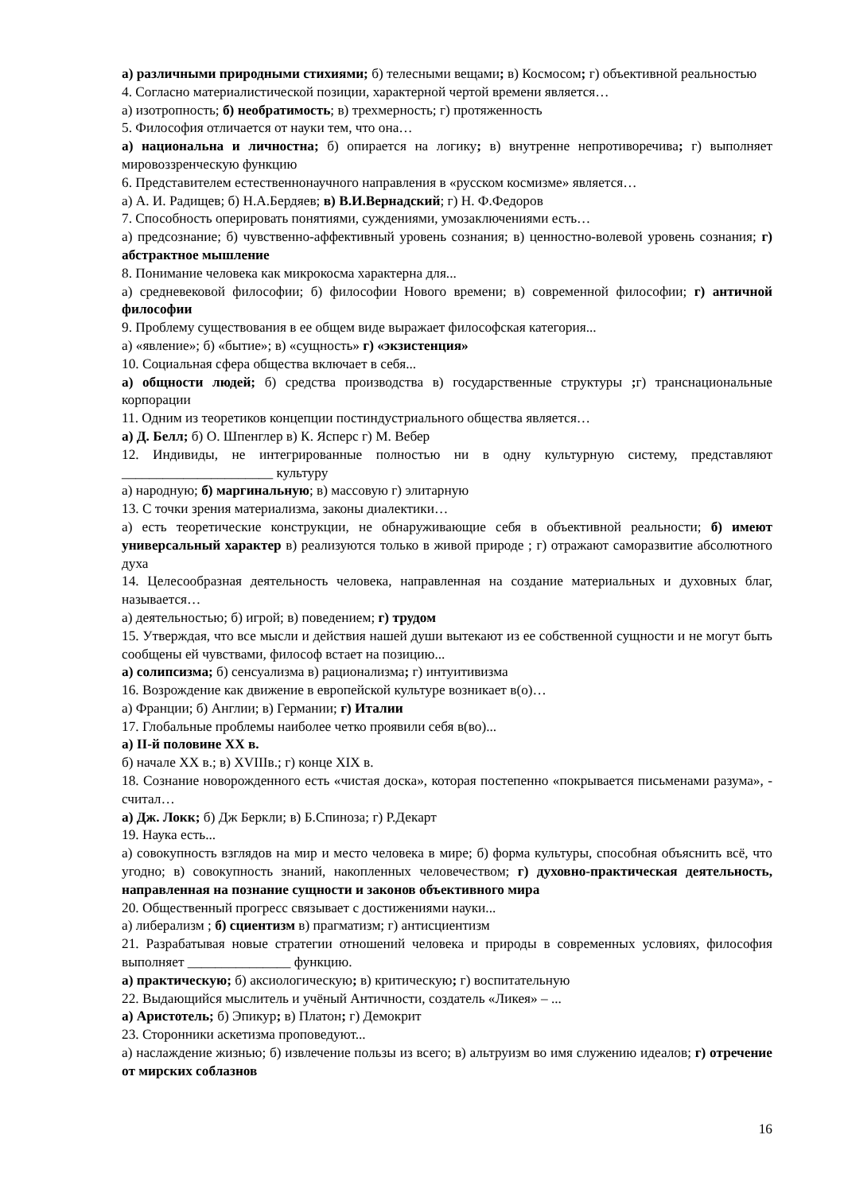а) различными природными стихиями; б) телесными вещами; в) Космосом; г) объективной реальностью
4. Согласно материалистической позиции, характерной чертой времени является…
а) изотропность; б) необратимость; в) трехмерность; г) протяженность
5. Философия отличается от науки тем, что она…
а) национальна и личностна; б) опирается на логику; в) внутренне непротиворечива; г) выполняет мировоззренческую функцию
6. Представителем естественнонаучного направления в «русском космизме» является…
а) А. И. Радищев; б) Н.А.Бердяев; в) В.И.Вернадский; г) Н. Ф.Федоров
7. Способность оперировать понятиями, суждениями, умозаключениями есть…
а) предсознание; б) чувственно-аффективный уровень сознания; в) ценностно-волевой уровень сознания; г) абстрактное мышление
8. Понимание человека как микрокосма характерна для...
а) средневековой философии; б) философии Нового времени; в) современной философии; г) античной философии
9. Проблему существования в ее общем виде выражает философская категория...
а) «явление»; б) «бытие»; в) «сущность» г) «экзистенция»
10. Социальная сфера общества включает в себя...
а) общности людей; б) средства производства в) государственные структуры ; г) транснациональные корпорации
11. Одним из теоретиков концепции постиндустриального общества является…
а) Д. Белл; б) О. Шпенглер в) К. Ясперс г) М. Вебер
12. Индивиды, не интегрированные полностью ни в одну культурную систему, представляют ______________________ культуру
а) народную; б) маргинальную; в) массовую г) элитарную
13. С точки зрения материализма, законы диалектики…
а) есть теоретические конструкции, не обнаруживающие себя в объективной реальности; б) имеют универсальный характер в) реализуются только в живой природе ; г) отражают саморазвитие абсолютного духа
14. Целесообразная деятельность человека, направленная на создание материальных и духовных благ, называется…
а) деятельностью; б) игрой; в) поведением; г) трудом
15. Утверждая, что все мысли и действия нашей души вытекают из ее собственной сущности и не могут быть сообщены ей чувствами, философ встает на позицию...
а) солипсизма; б) сенсуализма в) рационализма; г) интуитивизма
16. Возрождение как движение в европейской культуре возникает в(о)…
а) Франции; б) Англии; в) Германии; г) Италии
17. Глобальные проблемы наиболее четко проявили себя в(во)...
а) II-й половине XX в.
б) начале XX в.; в) XVIIIв.; г) конце XIX в.
18. Сознание новорожденного есть «чистая доска», которая постепенно «покрывается письменами разума», - считал…
а) Дж. Локк; б) Дж Беркли; в) Б.Спиноза; г) Р.Декарт
19. Наука есть...
а) совокупность взглядов на мир и место человека в мире; б) форма культуры, способная объяснить всё, что угодно; в) совокупность знаний, накопленных человечеством; г) духовно-практическая деятельность, направленная на познание сущности и законов объективного мира
20. Общественный прогресс связывает с достижениями науки...
а) либерализм ; б) сциентизм в) прагматизм; г) антисциентизм
21. Разрабатывая новые стратегии отношений человека и природы в современных условиях, философия выполняет _______________ функцию.
а) практическую; б) аксиологическую; в) критическую; г) воспитательную
22. Выдающийся мыслитель и учёный Античности, создатель «Ликея» – ...
а) Аристотель; б) Эпикур; в) Платон; г) Демокрит
23. Сторонники аскетизма проповедуют...
а) наслаждение жизнью; б) извлечение пользы из всего; в) альтруизм во имя служению идеалов; г) отречение от мирских соблазнов
16